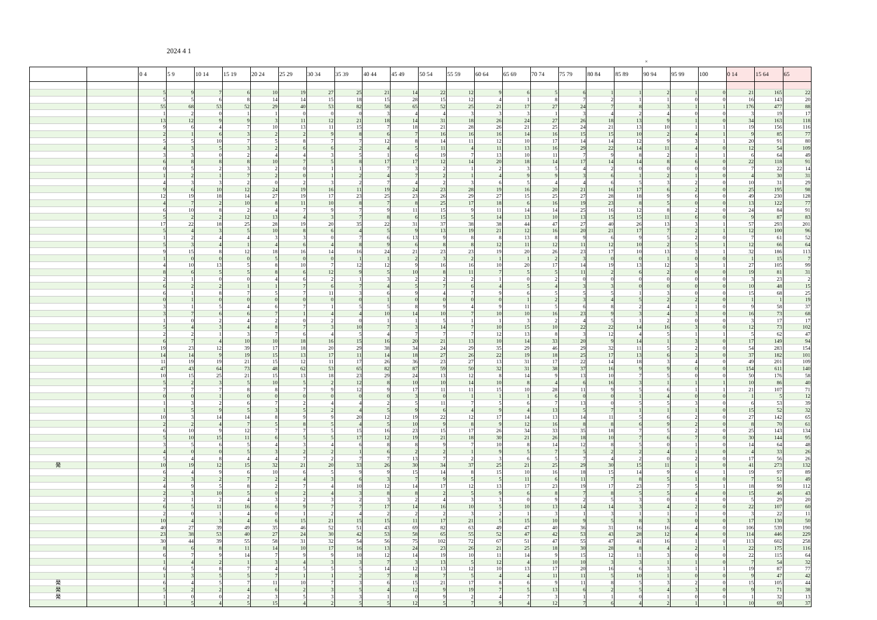2024 4 1
×
| | | 0 4 | 5 9 | 10 14 | 15 19 | 20 24 | 25 29 | 30 34 | 35 39 | 40 44 | 45 49 | 50 54 | 55 59 | 60 64 | 65 69 | 70 74 | 75 79 | 80 84 | 85 89 | 90 94 | 95 99 | 100 | 0 14 | 15 64 | 65 |
| --- | --- | --- | --- | --- | --- | --- | --- | --- | --- | --- | --- | --- | --- | --- | --- | --- | --- | --- | --- | --- | --- | --- | --- | --- | --- |
| | | 5 | 9 | 7 | 6 | 10 | 19 | 27 | 25 | 21 | 14 | 22 | 12 | 9 | 6 | 5 | 6 | 1 | 1 | 2 | 1 | 0 | 21 | 165 | 22 |
| | | 5 | 5 | 6 | 8 | 14 | 14 | 15 | 18 | 15 | 28 | 15 | 12 | 4 | 1 | 8 | 7 | 2 | 1 | 1 | 0 | 0 | 16 | 143 | 20 |
| | | 55 | 68 | 53 | 52 | 29 | 40 | 53 | 82 | 58 | 65 | 52 | 25 | 21 | 17 | 27 | 24 | 7 | 8 | 3 | 1 | 1 | 176 | 477 | 88 |
| | | 1 | 2 | 0 | 1 | 1 | 0 | 0 | 0 | 3 | 4 | 4 | 3 | 3 | 3 | 1 | 3 | 4 | 2 | 4 | 0 | 0 | 3 | 19 | 17 |
| | | 13 | 12 | 9 | 9 | 3 | 11 | 12 | 21 | 18 | 14 | 31 | 18 | 26 | 24 | 27 | 26 | 18 | 13 | 9 | 1 | 0 | 34 | 163 | 118 |
| | | 9 | 6 | 4 | 7 | 10 | 13 | 11 | 15 | 7 | 18 | 21 | 28 | 26 | 21 | 25 | 24 | 21 | 13 | 10 | 1 | 1 | 19 | 156 | 116 |
| | | 2 | 1 | 6 | 3 | 2 | 2 | 9 | 8 | 6 | 7 | 16 | 16 | 16 | 14 | 16 | 15 | 15 | 10 | 2 | 4 | 1 | 9 | 85 | 77 |
| | | 5 | 5 | 10 | 7 | 5 | 8 | 7 | 7 | 12 | 8 | 14 | 11 | 12 | 10 | 17 | 14 | 14 | 12 | 9 | 3 | 1 | 20 | 91 | 80 |
| | | 4 | 3 | 5 | 3 | 2 | 6 | 6 | 2 | 4 | 5 | 11 | 4 | 11 | 13 | 16 | 29 | 22 | 14 | 11 | 4 | 0 | 12 | 54 | 109 |
| | | 3 | 3 | 0 | 2 | 4 | 4 | 3 | 5 | 1 | 6 | 19 | 7 | 13 | 10 | 11 | 7 | 9 | 8 | 2 | 1 | 1 | 6 | 64 | 49 |
| | | 6 | 8 | 8 | 8 | 10 | 7 | 5 | 8 | 17 | 17 | 12 | 14 | 20 | 18 | 14 | 17 | 14 | 14 | 8 | 6 | 0 | 22 | 118 | 91 |
| | | 0 | 5 | 2 | 3 | 2 | 0 | 1 | 1 | 7 | 3 | 2 | 1 | 2 | 3 | 5 | 4 | 2 | 0 | 0 | 0 | 0 | 7 | 22 | 14 |
| | | 1 | 2 | 1 | 7 | 2 | 0 | 1 | 2 | 4 | 7 | 2 | 1 | 4 | 9 | 9 | 3 | 6 | 1 | 2 | 1 | 0 | 4 | 30 | 31 |
| | | 4 | 3 | 3 | 2 | 0 | 2 | 3 | 2 | 7 | 4 | 2 | 3 | 6 | 5 | 4 | 4 | 6 | 5 | 3 | 2 | 0 | 10 | 31 | 29 |
| | | 9 | 6 | 10 | 12 | 24 | 19 | 16 | 11 | 19 | 24 | 23 | 28 | 19 | 16 | 20 | 21 | 16 | 17 | 6 | 2 | 0 | 25 | 195 | 98 |
| | | 12 | 19 | 18 | 14 | 27 | 19 | 17 | 23 | 25 | 23 | 26 | 29 | 27 | 15 | 25 | 27 | 28 | 18 | 9 | 6 | 0 | 49 | 230 | 128 |
| | | 4 | 7 | 2 | 10 | 8 | 11 | 10 | 8 | 7 | 8 | 25 | 17 | 18 | 6 | 16 | 19 | 23 | 8 | 5 | 0 | 0 | 13 | 122 | 77 |
| | | 6 | 10 | 8 | 2 | 4 | 7 | 9 | 7 | 9 | 11 | 15 | 9 | 11 | 14 | 14 | 25 | 16 | 12 | 8 | 2 | 0 | 24 | 84 | 91 |
| | | 5 | 2 | 2 | 12 | 13 | 4 | 3 | 7 | 8 | 6 | 15 | 5 | 14 | 13 | 10 | 13 | 15 | 15 | 11 | 6 | 0 | 9 | 87 | 83 |
| | | 17 | 22 | 18 | 25 | 28 | 19 | 20 | 35 | 22 | 31 | 37 | 38 | 38 | 44 | 47 | 27 | 40 | 26 | 13 | 3 | 1 | 57 | 293 | 201 |
| | | 5 | 4 | 3 | 5 | 10 | 8 | 6 | 4 | 5 | 9 | 13 | 19 | 21 | 12 | 16 | 20 | 21 | 17 | 7 | 2 | 1 | 12 | 100 | 96 |
| | | 1 | 2 | 4 | 4 | 3 | 3 | 0 | 7 | 6 | 13 | 9 | 8 | 8 | 13 | 8 | 9 | 6 | 9 | 5 | 2 | 0 | 7 | 61 | 52 |
| | | 5 | 3 | 4 | 1 | 4 | 6 | 4 | 8 | 9 | 6 | 8 | 8 | 12 | 11 | 12 | 11 | 12 | 10 | 2 | 5 | 1 | 12 | 66 | 64 |
| | | 9 | 15 | 8 | 12 | 18 | 16 | 14 | 16 | 24 | 21 | 23 | 23 | 19 | 20 | 26 | 23 | 17 | 10 | 13 | 3 | 1 | 32 | 186 | 113 |
| | | 1 | 0 | 0 | 0 | 5 | 0 | 0 | 1 | 1 | 2 | 3 | 2 | 1 | 1 | 2 | 3 | 0 | 0 | 1 | 0 | 0 | 1 | 15 | 7 |
| | | 4 | 10 | 13 | 5 | 8 | 10 | 7 | 12 | 12 | 9 | 16 | 16 | 10 | 20 | 17 | 14 | 19 | 13 | 12 | 3 | 1 | 27 | 105 | 99 |
| | | 8 | 6 | 5 | 5 | 8 | 6 | 12 | 9 | 5 | 10 | 8 | 11 | 7 | 5 | 5 | 11 | 2 | 6 | 2 | 0 | 0 | 19 | 81 | 31 |
| | | 2 | 1 | 0 | 0 | 4 | 6 | 2 | 1 | 3 | 2 | 2 | 2 | 1 | 0 | 2 | 0 | 0 | 0 | 0 | 0 | 0 | 3 | 23 | 2 |
| | | 6 | 2 | 2 | 1 | 1 | 7 | 6 | 7 | 4 | 5 | 7 | 6 | 4 | 5 | 4 | 3 | 3 | 0 | 0 | 0 | 0 | 10 | 48 | 15 |
| | | 6 | 1 | 8 | 7 | 5 | 7 | 11 | 3 | 6 | 9 | 4 | 7 | 9 | 6 | 5 | 5 | 5 | 1 | 3 | 0 | 0 | 15 | 68 | 25 |
| | | 0 | 1 | 0 | 0 | 0 | 0 | 0 | 0 | 1 | 0 | 0 | 0 | 0 | 1 | 2 | 3 | 4 | 5 | 2 | 2 | 0 | 1 | 1 | 19 |
| | | 3 | 1 | 5 | 4 | 6 | 7 | 1 | 5 | 5 | 8 | 9 | 4 | 9 | 11 | 5 | 6 | 8 | 2 | 4 | 1 | 0 | 9 | 58 | 37 |
| | | 3 | 7 | 6 | 6 | 7 | 1 | 4 | 4 | 10 | 14 | 10 | 7 | 10 | 10 | 16 | 23 | 9 | 3 | 4 | 3 | 0 | 16 | 73 | 68 |
| | | 1 | 0 | 2 | 4 | 2 | 0 | 2 | 0 | 1 | 1 | 5 | 1 | 1 | 3 | 2 | 4 | 5 | 1 | 2 | 0 | 0 | 3 | 17 | 17 |
| | | 5 | 4 | 3 | 4 | 8 | 7 | 3 | 10 | 7 | 3 | 14 | 7 | 10 | 15 | 10 | 22 | 22 | 14 | 16 | 3 | 0 | 12 | 73 | 102 |
| | | 2 | 2 | 1 | 3 | 7 | 6 | 4 | 5 | 4 | 7 | 7 | 7 | 12 | 13 | 8 | 3 | 12 | 4 | 5 | 1 | 1 | 5 | 62 | 47 |
| | | 6 | 7 | 4 | 10 | 10 | 18 | 16 | 15 | 16 | 20 | 21 | 13 | 10 | 14 | 33 | 20 | 9 | 14 | 1 | 3 | 0 | 17 | 149 | 94 |
| | | 19 | 23 | 12 | 39 | 17 | 18 | 20 | 29 | 38 | 34 | 24 | 29 | 35 | 29 | 46 | 29 | 32 | 11 | 5 | 2 | 0 | 54 | 283 | 154 |
| | | 14 | 14 | 9 | 19 | 15 | 13 | 17 | 11 | 14 | 18 | 27 | 26 | 22 | 19 | 18 | 25 | 17 | 13 | 6 | 3 | 0 | 37 | 182 | 101 |
| | | 11 | 19 | 19 | 21 | 15 | 12 | 11 | 17 | 26 | 36 | 23 | 27 | 13 | 31 | 17 | 22 | 14 | 18 | 3 | 4 | 0 | 49 | 201 | 109 |
| | | 47 | 43 | 64 | 73 | 48 | 62 | 53 | 65 | 82 | 87 | 59 | 50 | 32 | 31 | 38 | 37 | 16 | 9 | 9 | 0 | 0 | 154 | 611 | 140 |
| | | 10 | 15 | 25 | 21 | 15 | 13 | 18 | 23 | 29 | 24 | 13 | 12 | 8 | 14 | 9 | 13 | 10 | 7 | 5 | 0 | 0 | 50 | 176 | 58 |
| | | 5 | 2 | 3 | 5 | 10 | 5 | 2 | 12 | 8 | 10 | 10 | 14 | 10 | 8 | 4 | 6 | 16 | 3 | 1 | 1 | 1 | 10 | 86 | 40 |
| | | 7 | 7 | 7 | 8 | 8 | 7 | 9 | 12 | 9 | 17 | 11 | 11 | 15 | 10 | 28 | 11 | 9 | 5 | 6 | 1 | 1 | 21 | 107 | 71 |
| | | 0 | 0 | 1 | 0 | 0 | 0 | 0 | 0 | 0 | 3 | 0 | 1 | 1 | 1 | 6 | 0 | 0 | 1 | 4 | 0 | 0 | 1 | 5 | 12 |
| | | 1 | 3 | 2 | 6 | 7 | 2 | 4 | 4 | 2 | 5 | 11 | 7 | 5 | 6 | 7 | 13 | 0 | 5 | 5 | 3 | 0 | 6 | 53 | 39 |
| | | 1 | 5 | 9 | 5 | 3 | 5 | 2 | 4 | 5 | 9 | 6 | 4 | 9 | 4 | 13 | 5 | 7 | 1 | 1 | 1 | 0 | 15 | 52 | 32 |
| | | 10 | 3 | 14 | 14 | 8 | 9 | 9 | 20 | 12 | 19 | 22 | 12 | 17 | 14 | 13 | 14 | 11 | 5 | 6 | 2 | 0 | 27 | 142 | 65 |
| | | 2 | 2 | 4 | 7 | 5 | 8 | 5 | 4 | 5 | 10 | 9 | 8 | 9 | 12 | 16 | 8 | 8 | 6 | 9 | 2 | 0 | 8 | 70 | 61 |
| | | 6 | 10 | 9 | 12 | 7 | 7 | 5 | 15 | 16 | 23 | 15 | 17 | 26 | 34 | 33 | 35 | 18 | 7 | 5 | 2 | 0 | 25 | 143 | 134 |
| | | 5 | 10 | 15 | 11 | 6 | 5 | 5 | 17 | 12 | 19 | 21 | 18 | 30 | 21 | 26 | 18 | 10 | 7 | 6 | 7 | 0 | 30 | 144 | 95 |
| | | 3 | 5 | 6 | 5 | 4 | 3 | 4 | 6 | 8 | 8 | 9 | 7 | 10 | 8 | 14 | 12 | 8 | 5 | 0 | 1 | 0 | 14 | 64 | 48 |
| | | 4 | 0 | 0 | 5 | 3 | 2 | 2 | 1 | 6 | 2 | 2 | 1 | 9 | 5 | 7 | 5 | 2 | 2 | 4 | 1 | 0 | 4 | 33 | 26 |
| | | 5 | 4 | 8 | 4 | 4 | 7 | 2 | 7 | 7 | 13 | 7 | 2 | 3 | 6 | 5 | 7 | 4 | 2 | 0 | 2 | 0 | 17 | 56 | 26 |
| 発 | | 10 | 19 | 12 | 15 | 32 | 21 | 20 | 33 | 26 | 30 | 34 | 37 | 25 | 21 | 25 | 29 | 30 | 15 | 11 | 1 | 0 | 41 | 273 | 132 |
| | | 6 | 4 | 9 | 6 | 10 | 6 | 5 | 9 | 9 | 15 | 14 | 8 | 15 | 10 | 16 | 18 | 15 | 14 | 9 | 6 | 1 | 19 | 97 | 89 |
| | | 2 | 3 | 2 | 7 | 2 | 4 | 3 | 6 | 3 | 7 | 9 | 5 | 5 | 11 | 6 | 11 | 7 | 8 | 5 | 1 | 0 | 7 | 51 | 49 |
| | | 4 | 9 | 5 | 8 | 2 | 7 | 4 | 10 | 12 | 14 | 17 | 12 | 13 | 17 | 23 | 19 | 17 | 23 | 7 | 5 | 1 | 18 | 99 | 112 |
| | | 2 | 3 | 10 | 5 | 0 | 2 | 4 | 3 | 8 | 8 | 2 | 5 | 9 | 6 | 8 | 7 | 8 | 5 | 5 | 4 | 0 | 15 | 46 | 43 |
| | | 2 | 1 | 2 | 4 | 3 | 2 | 3 | 2 | 3 | 2 | 4 | 3 | 3 | 0 | 9 | 2 | 5 | 3 | 0 | 1 | 0 | 5 | 29 | 20 |
| | | 6 | 5 | 11 | 16 | 6 | 9 | 7 | 7 | 17 | 14 | 16 | 10 | 5 | 10 | 13 | 14 | 14 | 3 | 4 | 2 | 0 | 22 | 107 | 60 |
| | | 2 | 0 | 1 | 4 | 0 | 1 | 2 | 4 | 2 | 2 | 2 | 3 | 2 | 1 | 3 | 1 | 3 | 1 | 1 | 1 | 0 | 3 | 22 | 11 |
| | | 10 | 4 | 3 | 4 | 6 | 15 | 21 | 15 | 15 | 11 | 17 | 21 | 5 | 15 | 10 | 9 | 5 | 8 | 3 | 0 | 0 | 17 | 130 | 50 |
| | | 40 | 27 | 39 | 49 | 35 | 46 | 52 | 51 | 43 | 69 | 82 | 63 | 49 | 47 | 40 | 36 | 31 | 16 | 16 | 4 | 0 | 106 | 539 | 190 |
| | | 23 | 38 | 53 | 40 | 27 | 24 | 30 | 42 | 53 | 58 | 65 | 55 | 52 | 47 | 42 | 53 | 43 | 28 | 12 | 4 | 0 | 114 | 446 | 229 |
| | | 30 | 44 | 39 | 55 | 58 | 31 | 32 | 54 | 56 | 75 | 102 | 72 | 67 | 51 | 47 | 55 | 47 | 41 | 16 | 1 | 0 | 113 | 602 | 258 |
| | | 8 | 6 | 8 | 11 | 14 | 10 | 17 | 16 | 13 | 24 | 23 | 26 | 21 | 25 | 18 | 30 | 28 | 8 | 4 | 2 | 1 | 22 | 175 | 116 |
| | | 6 | 7 | 9 | 14 | 7 | 9 | 9 | 10 | 12 | 14 | 19 | 10 | 11 | 14 | 9 | 15 | 12 | 11 | 3 | 0 | 0 | 22 | 115 | 64 |
| | | 1 | 4 | 2 | 1 | 3 | 4 | 3 | 3 | 7 | 3 | 13 | 5 | 12 | 4 | 10 | 10 | 3 | 3 | 1 | 1 | 0 | 7 | 54 | 32 |
| | | 6 | 5 | 8 | 7 | 4 | 5 | 5 | 5 | 14 | 12 | 13 | 12 | 10 | 13 | 17 | 20 | 16 | 6 | 3 | 1 | 1 | 19 | 87 | 77 |
| | | 1 | 3 | 5 | 5 | 7 | 1 | 1 | 2 | 7 | 8 | 7 | 5 | 4 | 4 | 11 | 11 | 5 | 10 | 1 | 0 | 0 | 9 | 47 | 42 |
| 発 | | 6 | 4 | 5 | 7 | 11 | 10 | 7 | 3 | 6 | 15 | 21 | 17 | 8 | 6 | 9 | 11 | 8 | 5 | 3 | 2 | 0 | 15 | 105 | 44 |
| 発 | | 5 | 2 | 2 | 4 | 6 | 2 | 3 | 5 | 4 | 12 | 9 | 19 | 7 | 5 | 13 | 6 | 2 | 5 | 4 | 3 | 0 | 9 | 71 | 38 |
| 発 | | 1 | 0 | 0 | 2 | 3 | 5 | 3 | 3 | 1 | 0 | 9 | 2 | 4 | 7 | 3 | 1 | 1 | 0 | 1 | 0 | 0 | 1 | 32 | 13 |
| | | 1 | 5 | 4 | 5 | 15 | 4 | 2 | 5 | 5 | 12 | 5 | 7 | 9 | 4 | 12 | 7 | 6 | 4 | 2 | 1 | 1 | 10 | 69 | 37 |